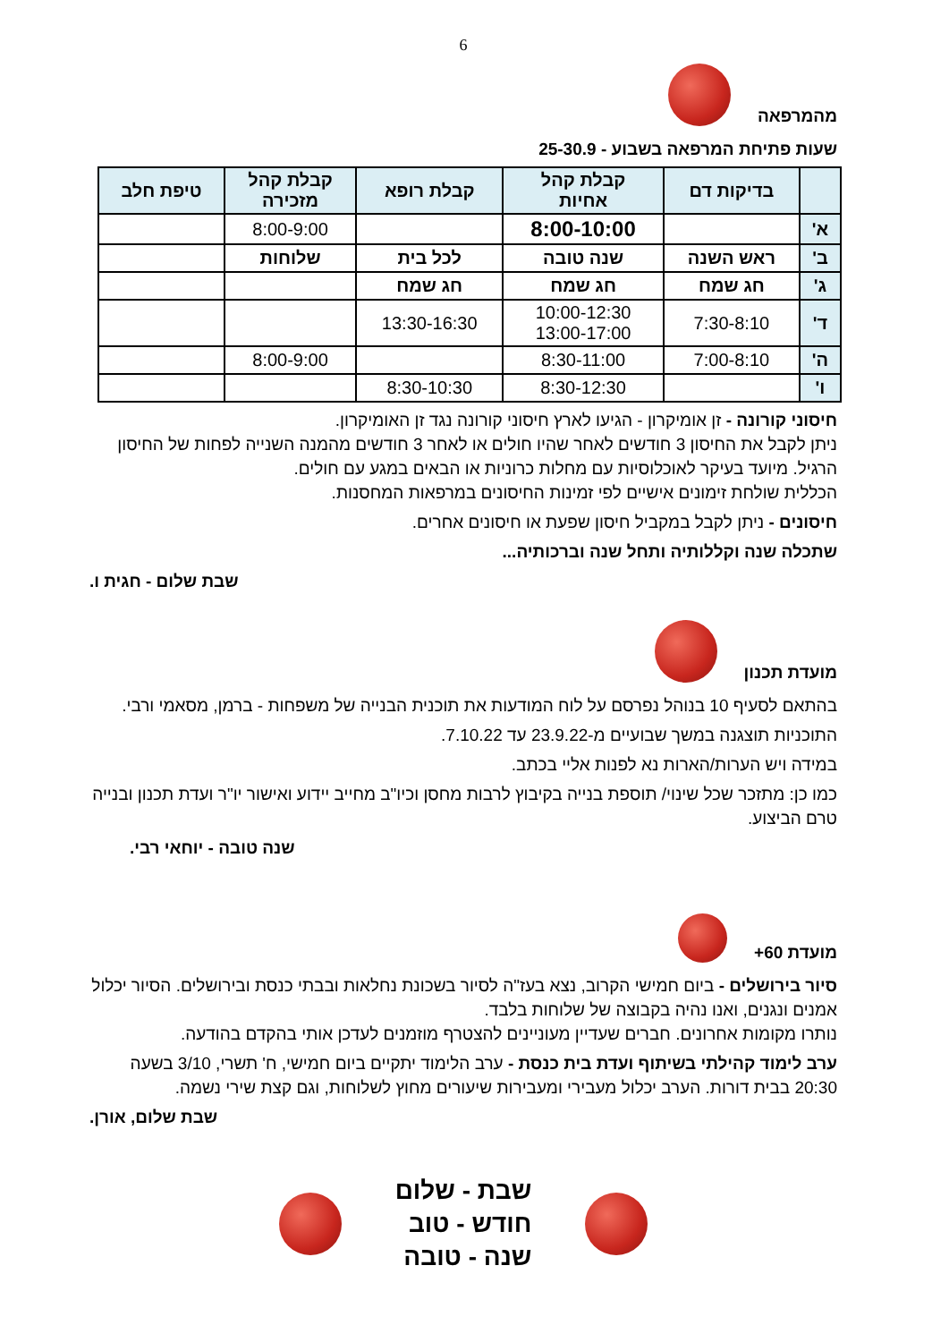6
מהמרפאה
שעות פתיחת המרפאה בשבוע - 25-30.9
| | בדיקות דם | קבלת קהל אחיות | קבלת רופא | קבלת קהל מזכירה | טיפת חלב |
| --- | --- | --- | --- | --- | --- |
| א' | | 8:00-10:00 | | 8:00-9:00 | |
| ב' | ראש השנה | שנה טובה | לכל בית | שלוחות | |
| ג' | חג שמח | חג שמח | חג שמח | | |
| ד' | 7:30-8:10 | 10:00-12:30 13:00-17:00 | 13:30-16:30 | | |
| ה' | 7:00-8:10 | 8:30-11:00 | | 8:00-9:00 | |
| ו' | | 8:30-12:30 | 8:30-10:30 | | |
חיסוני קורונה - זן אומיקרון - הגיעו לארץ חיסוני קורונה נגד זן האומיקרון.
ניתן לקבל את החיסון 3 חודשים לאחר שהיו חולים או לאחר 3 חודשים מהמנה השנייה לפחות של החיסון הרגיל. מיועד בעיקר לאוכלוסיות עם מחלות כרוניות או הבאים במגע עם חולים.
הכללית שולחת זימונים אישיים לפי זמינות החיסונים במרפאות המחסנות.
חיסונים - ניתן לקבל במקביל חיסון שפעת או חיסונים אחרים.
שתכלה שנה וקללותיה ותחל שנה וברכותיה...
שבת שלום - חגית ו.
מועדת תכנון
בהתאם לסעיף 10 בנוהל נפרסם על לוח המודעות את תוכנית הבנייה של משפחות - ברמן, מסאמי ורבי.
התוכניות תוצגנה במשך שבועיים מ-23.9.22 עד 7.10.22.
במידה ויש הערות/הארות נא לפנות אליי בכתב.
כמו כן: מתזכר שכל שינוי/ תוספת בנייה בקיבוץ לרבות מחסן וכיו"ב מחייב יידוע ואישור יו"ר ועדת תכנון ובנייה טרם הביצוע.
שנה טובה - יוחאי רבי.
מועדת 60+
סיור בירושלים - ביום חמישי הקרוב, נצא בעז"ה לסיור בשכונת נחלאות ובבתי כנסת ובירושלים. הסיור יכלול אמנים ונגנים, ואנו נהיה בקבוצה של שלוחות בלבד.
נותרו מקומות אחרונים. חברים שעדיין מעוניינים להצטרף מוזמנים לעדכן אותי בהקדם בהודעה.
ערב לימוד קהילתי בשיתוף ועדת בית כנסת - ערב הלימוד יתקיים ביום חמישי, ח' תשרי, 3/10 בשעה 20:30 בבית דורות. הערב יכלול מעבירי ומעבירות שיעורים מחוץ לשלוחות, וגם קצת שירי נשמה.
שבת שלום, אורן.
שבת - שלום
חודש - טוב
שנה - טובה